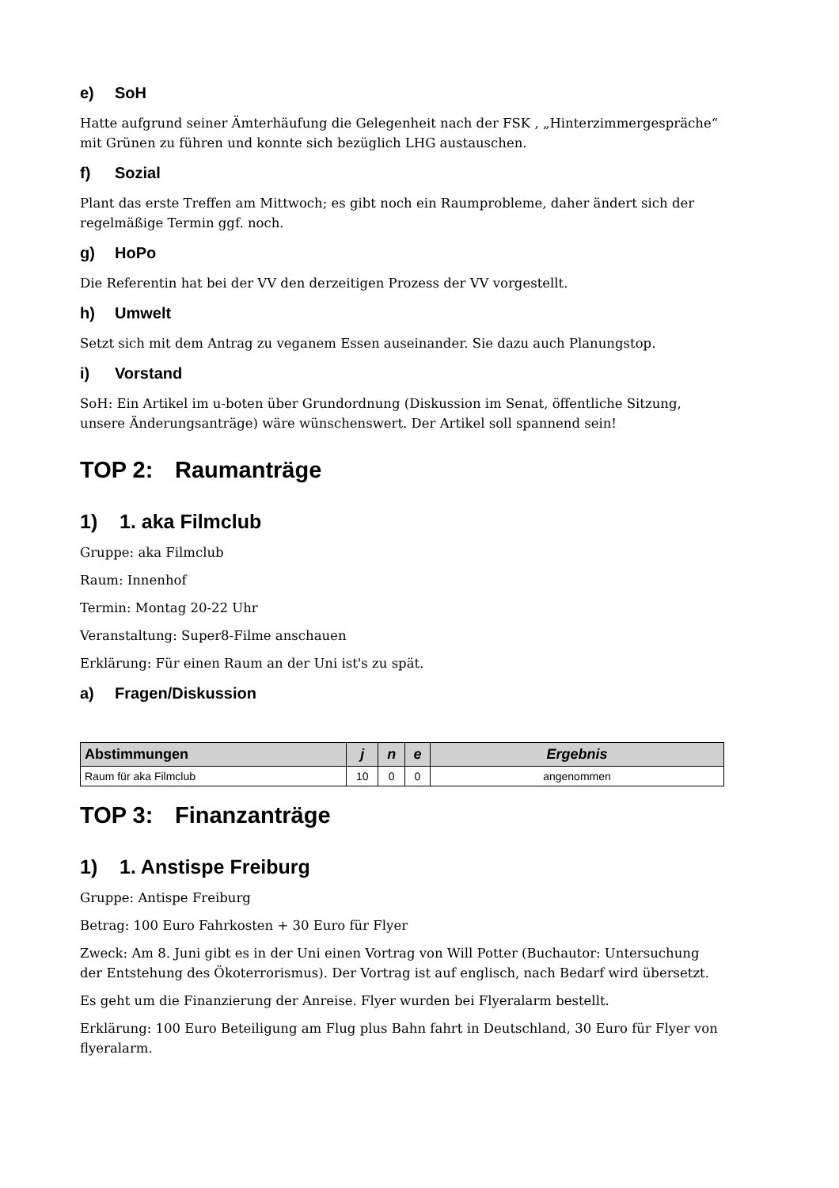e) SoH
Hatte aufgrund seiner Ämterhäufung die Gelegenheit nach der FSK , „Hinterzimmergespräche“ mit Grünen zu führen und konnte sich bezüglich LHG austauschen.
f) Sozial
Plant das erste Treffen am Mittwoch; es gibt noch ein Raumprobleme, daher ändert sich der regelmäßige Termin ggf. noch.
g) HoPo
Die Referentin hat bei der VV den derzeitigen Prozess der VV vorgestellt.
h) Umwelt
Setzt sich mit dem Antrag zu veganem Essen auseinander. Sie dazu auch Planungstop.
i) Vorstand
SoH: Ein Artikel im u-boten über Grundordnung (Diskussion im Senat, öffentliche Sitzung, unsere Änderungsanträge) wäre wünschenswert. Der Artikel soll spannend sein!
TOP 2: Raumanträge
1) 1. aka Filmclub
Gruppe: aka Filmclub
Raum: Innenhof
Termin: Montag 20-22 Uhr
Veranstaltung: Super8-Filme anschauen
Erklärung: Für einen Raum an der Uni ist's zu spät.
a) Fragen/Diskussion
| Abstimmungen | j | n | e | Ergebnis |
| --- | --- | --- | --- | --- |
| Raum für aka Filmclub | 10 | 0 | 0 | angenommen |
TOP 3: Finanzanträge
1) 1. Anstispe Freiburg
Gruppe: Antispe Freiburg
Betrag: 100 Euro Fahrkosten + 30 Euro für Flyer
Zweck: Am 8. Juni gibt es in der Uni einen Vortrag von Will Potter (Buchautor: Untersuchung der Entstehung des Ökoterrorismus). Der Vortrag ist auf englisch, nach Bedarf wird übersetzt.
Es geht um die Finanzierung der Anreise. Flyer wurden bei Flyeralarm bestellt.
Erklärung: 100 Euro Beteiligung am Flug plus Bahn fahrt in Deutschland, 30 Euro für Flyer von flyeralarm.